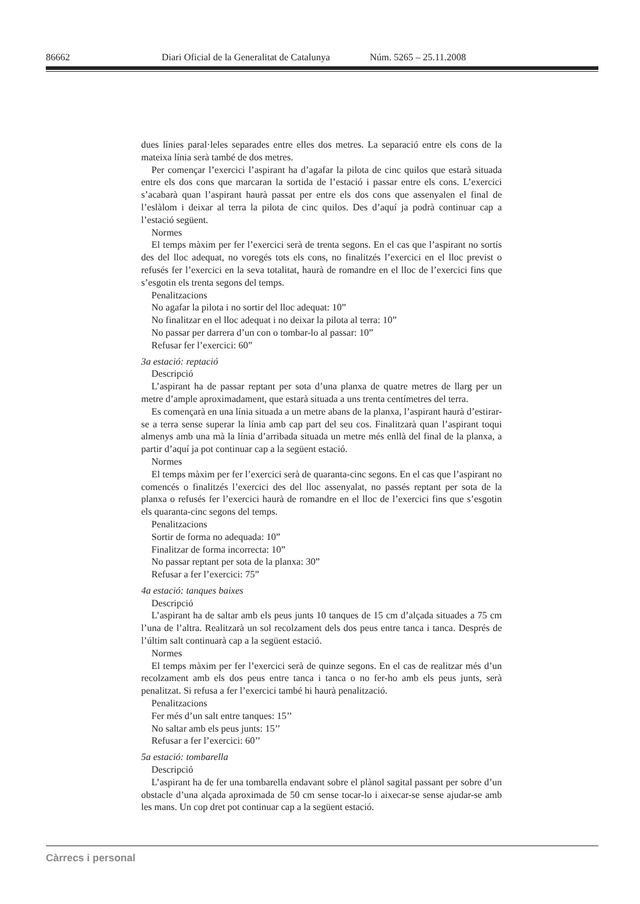86662 Diari Oficial de la Generalitat de Catalunya Núm. 5265 – 25.11.2008
dues línies paral·leles separades entre elles dos metres. La separació entre els cons de la mateixa línia serà també de dos metres.
Per començar l’exercici l’aspirant ha d’agafar la pilota de cinc quilos que estarà situada entre els dos cons que marcaran la sortida de l’estació i passar entre els cons. L’exercici s’acabarà quan l’aspirant haurà passat per entre els dos cons que assenyalen el final de l’eslàlom i deixar al terra la pilota de cinc quilos. Des d’aquí ja podrà continuar cap a l’estació següent.
Normes
El temps màxim per fer l’exercici serà de trenta segons. En el cas que l’aspirant no sortís des del lloc adequat, no voregés tots els cons, no finalitzés l’exercici en el lloc previst o refusés fer l’exercici en la seva totalitat, haurà de romandre en el lloc de l’exercici fins que s’esgotin els trenta segons del temps.
Penalitzacions
No agafar la pilota i no sortir del lloc adequat: 10”
No finalitzar en el lloc adequat i no deixar la pilota al terra: 10”
No passar per darrera d’un con o tombar-lo al passar: 10”
Refusar fer l’exercici: 60”
3a estació: reptació
Descripció
L’aspirant ha de passar reptant per sota d’una planxa de quatre metres de llarg per un metre d’ample aproximadament, que estarà situada a uns trenta centímetres del terra.
Es començarà en una línia situada a un metre abans de la planxa, l’aspirant haurà d’estirar-se a terra sense superar la línia amb cap part del seu cos. Finalitzarà quan l’aspirant toqui almenys amb una mà la línia d’arribada situada un metre més enllà del final de la planxa, a partir d’aquí ja pot continuar cap a la següent estació.
Normes
El temps màxim per fer l’exercici serà de quaranta-cinc segons. En el cas que l’aspirant no comencés o finalitzés l’exercici des del lloc assenyalat, no passés reptant per sota de la planxa o refusés fer l’exercici haurà de romandre en el lloc de l’exercici fins que s’esgotin els quaranta-cinc segons del temps.
Penalitzacions
Sortir de forma no adequada: 10”
Finalitzar de forma incorrecta: 10”
No passar reptant per sota de la planxa: 30”
Refusar a fer l’exercici: 75”
4a estació: tanques baixes
Descripció
L’aspirant ha de saltar amb els peus junts 10 tanques de 15 cm d’alçada situades a 75 cm l’una de l’altra. Realitzarà un sol recolzament dels dos peus entre tanca i tanca. Després de l’últim salt continuarà cap a la següent estació.
Normes
El temps màxim per fer l’exercici serà de quinze segons. En el cas de realitzar més d’un recolzament amb els dos peus entre tanca i tanca o no fer-ho amb els peus junts, serà penalitzat. Si refusa a fer l’exercici també hi haurà penalització.
Penalitzacions
Fer més d’un salt entre tanques: 15’’
No saltar amb els peus junts: 15’’
Refusar a fer l’exercici: 60’’
5a estació: tombarella
Descripció
L’aspirant ha de fer una tombarella endavant sobre el plànol sagital passant per sobre d’un obstacle d’una alçada aproximada de 50 cm sense tocar-lo i aixecar-se sense ajudar-se amb les mans. Un cop dret pot continuar cap a la següent estació.
Càrrecs i personal